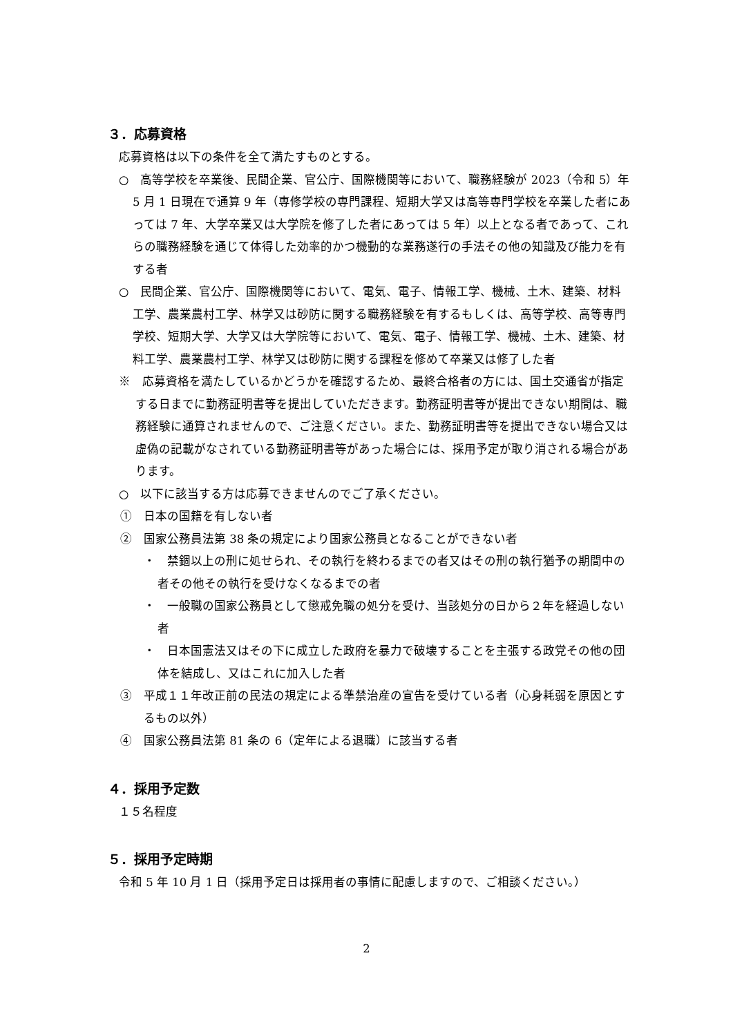３．応募資格
応募資格は以下の条件を全て満たすものとする。
○　高等学校を卒業後、民間企業、官公庁、国際機関等において、職務経験が 2023（令和 5）年 5 月 1 日現在で通算 9 年（専修学校の専門課程、短期大学又は高等専門学校を卒業した者にあっては 7 年、大学卒業又は大学院を修了した者にあっては 5 年）以上となる者であって、これらの職務経験を通じて体得した効率的かつ機動的な業務遂行の手法その他の知識及び能力を有する者
○　民間企業、官公庁、国際機関等において、電気、電子、情報工学、機械、土木、建築、材料工学、農業農村工学、林学又は砂防に関する職務経験を有するもしくは、高等学校、高等専門学校、短期大学、大学又は大学院等において、電気、電子、情報工学、機械、土木、建築、材料工学、農業農村工学、林学又は砂防に関する課程を修めて卒業又は修了した者
※　応募資格を満たしているかどうかを確認するため、最終合格者の方には、国土交通省が指定する日までに勤務証明書等を提出していただきます。勤務証明書等が提出できない期間は、職務経験に通算されませんので、ご注意ください。また、勤務証明書等を提出できない場合又は虚偽の記載がなされている勤務証明書等があった場合には、採用予定が取り消される場合があります。
○　以下に該当する方は応募できませんのでご了承ください。
①　日本の国籍を有しない者
②　国家公務員法第 38 条の規定により国家公務員となることができない者
・　禁錮以上の刑に処せられ、その執行を終わるまでの者又はその刑の執行猶予の期間中の者その他その執行を受けなくなるまでの者
・　一般職の国家公務員として懲戒免職の処分を受け、当該処分の日から２年を経過しない者
・　日本国憲法又はその下に成立した政府を暴力で破壊することを主張する政党その他の団体を結成し、又はこれに加入した者
③　平成１１年改正前の民法の規定による準禁治産の宣告を受けている者（心身耗弱を原因とするもの以外）
④　国家公務員法第 81 条の 6（定年による退職）に該当する者
４．採用予定数
１５名程度
５．採用予定時期
令和 5 年 10 月 1 日（採用予定日は採用者の事情に配慮しますので、ご相談ください。）
2